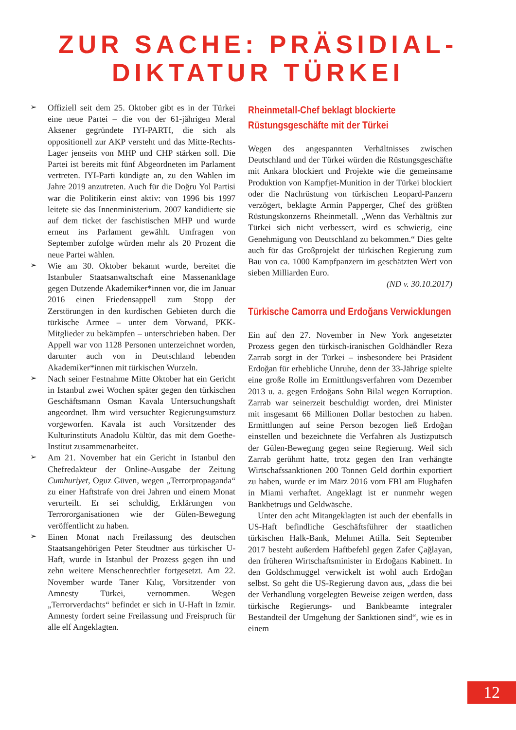ZUR SACHE: PRÄSIDIAL-
DIKTATUR TÜRKEI
➢
Offiziell seit dem 25. Oktober gibt es in der Türkei eine neue Partei – die von der 61-jährigen Meral Aksener gegründete IYI-PARTI, die sich als oppositionell zur AKP versteht und das Mitte-Rechts-Lager jenseits von MHP und CHP stärken soll. Die Partei ist bereits mit fünf Abgeordneten im Parlament vertreten. IYI-Parti kündigte an, zu den Wahlen im Jahre 2019 anzutreten. Auch für die Doğru Yol Partisi war die Politikerin einst aktiv: von 1996 bis 1997 leitete sie das Innenministerium. 2007 kandidierte sie auf dem ticket der faschistischen MHP und wurde erneut ins Parlament gewählt. Umfragen von September zufolge würden mehr als 20 Prozent die neue Partei wählen.
➢
Wie am 30. Oktober bekannt wurde, bereitet die Istanbuler Staatsanwaltschaft eine Massenanklage gegen Dutzende Akademiker*innen vor, die im Januar 2016 einen Friedensappell zum Stopp der Zerstörungen in den kurdischen Gebieten durch die türkische Armee – unter dem Vorwand, PKK-Mitglieder zu bekämpfen – unterschrieben haben. Der Appell war von 1128 Personen unterzeichnet worden, darunter auch von in Deutschland lebenden Akademiker*innen mit türkischen Wurzeln.
➢
Nach seiner Festnahme Mitte Oktober hat ein Gericht in Istanbul zwei Wochen später gegen den türkischen Geschäftsmann Osman Kavala Untersuchungshaft angeordnet. Ihm wird versuchter Regierungsumsturz vorgeworfen. Kavala ist auch Vorsitzender des Kulturinstituts Anadolu Kültür, das mit dem Goethe-Institut zusammenarbeitet.
➢
Am 21. November hat ein Gericht in Istanbul den Chefredakteur der Online-Ausgabe der Zeitung Cumhuriyet, Oguz Güven, wegen „Terrorpropaganda“ zu einer Haftstrafe von drei Jahren und einem Monat verurteilt. Er sei schuldig, Erklärungen von Terrororganisationen wie der Gülen-Bewegung veröffentlicht zu haben.
➢
Einen Monat nach Freilassung des deutschen Staatsangehörigen Peter Steudtner aus türkischer U-Haft, wurde in Istanbul der Prozess gegen ihn und zehn weitere Menschenrechtler fortgesetzt. Am 22. November wurde Taner Kılıç, Vorsitzender von Amnesty Türkei, vernommen. Wegen „Terrorverdachts“ befindet er sich in U-Haft in Izmir. Amnesty fordert seine Freilassung und Freispruch für alle elf Angeklagten.
Rheinmetall-Chef beklagt blockierte Rüstungsgeschäfte mit der Türkei
Wegen des angespannten Verhältnisses zwischen Deutschland und der Türkei würden die Rüstungsgeschäfte mit Ankara blockiert und Projekte wie die gemeinsame Produktion von Kampfjet-Munition in der Türkei blockiert oder die Nachrüstung von türkischen Leopard-Panzern verzögert, beklagte Armin Papperger, Chef des größten Rüstungskonzerns Rheinmetall. „Wenn das Verhältnis zur Türkei sich nicht verbessert, wird es schwierig, eine Genehmigung von Deutschland zu bekommen.“ Dies gelte auch für das Großprojekt der türkischen Regierung zum Bau von ca. 1000 Kampfpanzern im geschätzten Wert von sieben Milliarden Euro.
(ND v. 30.10.2017)
Türkische Camorra und Erdoğans Verwicklungen
Ein auf den 27. November in New York angesetzter Prozess gegen den türkisch-iranischen Goldhändler Reza Zarrab sorgt in der Türkei – insbesondere bei Präsident Erdoğan für erhebliche Unruhe, denn der 33-Jährige spielte eine große Rolle im Ermittlungsverfahren vom Dezember 2013 u. a. gegen Erdoğans Sohn Bilal wegen Korruption. Zarrab war seinerzeit beschuldigt worden, drei Minister mit insgesamt 66 Millionen Dollar bestochen zu haben. Ermittlungen auf seine Person bezogen ließ Erdoğan einstellen und bezeichnete die Verfahren als Justizputsch der Gülen-Bewegung gegen seine Regierung. Weil sich Zarrab gerühmt hatte, trotz gegen den Iran verhängte Wirtschafssanktionen 200 Tonnen Geld dorthin exportiert zu haben, wurde er im März 2016 vom FBI am Flughafen in Miami verhaftet. Angeklagt ist er nunmehr wegen Bankbetrugs und Geldwäsche.
Unter den acht Mitangeklagten ist auch der ebenfalls in US-Haft befindliche Geschäftsführer der staatlichen türkischen Halk-Bank, Mehmet Atilla. Seit September 2017 besteht außerdem Haftbefehl gegen Zafer Çağlayan, den früheren Wirtschaftsminister in Erdoğans Kabinett. In den Goldschmuggel verwickelt ist wohl auch Erdoğan selbst. So geht die US-Regierung davon aus, „dass die bei der Verhandlung vorgelegten Beweise zeigen werden, dass türkische Regierungs- und Bankbeamte integraler Bestandteil der Umgehung der Sanktionen sind“, wie es in einem
12